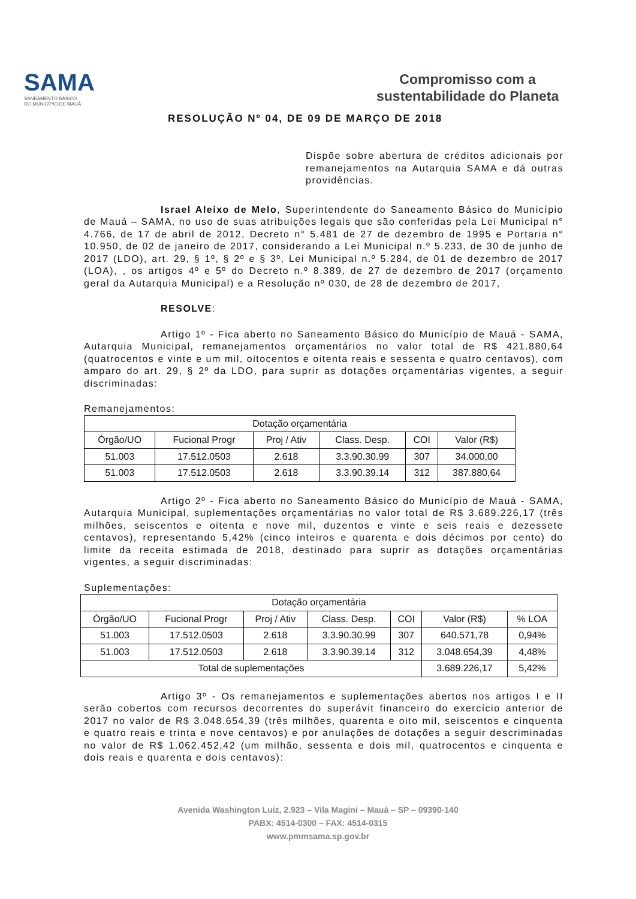SAMA
SANEAMENTO BÁSICO
DO MUNICÍPIO DE MAUÁ
Compromisso com a
sustentabilidade do Planeta
RESOLUÇÃO Nº 04, DE 09 DE MARÇO DE 2018
Dispõe sobre abertura de créditos adicionais por remanejamentos na Autarquia SAMA e dá outras providências.
Israel Aleixo de Melo, Superintendente do Saneamento Básico do Município de Mauá – SAMA, no uso de suas atribuições legais que são conferidas pela Lei Municipal n° 4.766, de 17 de abril de 2012, Decreto n° 5.481 de 27 de dezembro de 1995 e Portaria n° 10.950, de 02 de janeiro de 2017, considerando a Lei Municipal n.º 5.233, de 30 de junho de 2017 (LDO), art. 29, § 1º, § 2º e § 3º, Lei Municipal n.º 5.284, de 01 de dezembro de 2017 (LOA), , os artigos 4º e 5º do Decreto n.º 8.389, de 27 de dezembro de 2017 (orçamento geral da Autarquia Municipal) e a Resolução nº 030, de 28 de dezembro de 2017,
RESOLVE:
Artigo 1º - Fica aberto no Saneamento Básico do Município de Mauá - SAMA, Autarquia Municipal, remanejamentos orçamentários no valor total de R$ 421.880,64 (quatrocentos e vinte e um mil, oitocentos e oitenta reais e sessenta e quatro centavos), com amparo do art. 29, § 2º da LDO, para suprir as dotações orçamentárias vigentes, a seguir discriminadas:
Remanejamentos:
| Dotação orçamentária | | | | | |
| Órgão/UO | Fucional Progr | Proj / Ativ | Class. Desp. | COI | Valor (R$) |
| 51.003 | 17.512.0503 | 2.618 | 3.3.90.30.99 | 307 | 34.000,00 |
| 51.003 | 17.512.0503 | 2.618 | 3.3.90.39.14 | 312 | 387.880,64 |
Artigo 2º - Fica aberto no Saneamento Básico do Município de Mauá - SAMA, Autarquia Municipal, suplementações orçamentárias no valor total de R$ 3.689.226,17 (três milhões, seiscentos e oitenta e nove mil, duzentos e vinte e seis reais e dezessete centavos), representando 5,42% (cinco inteiros e quarenta e dois décimos por cento) do limite da receita estimada de 2018, destinado para suprir as dotações orçamentárias vigentes, a seguir discriminadas:
Suplementações:
| Dotação orçamentária | | | | | | |
| Órgão/UO | Fucional Progr | Proj / Ativ | Class. Desp. | COI | Valor (R$) | % LOA |
| 51.003 | 17.512.0503 | 2.618 | 3.3.90.30.99 | 307 | 640.571,78 | 0,94% |
| 51.003 | 17.512.0503 | 2.618 | 3.3.90.39.14 | 312 | 3.048.654,39 | 4,48% |
| Total de suplementações | | | | | 3.689.226,17 | 5,42% |
Artigo 3º - Os remanejamentos e suplementações abertos nos artigos I e II serão cobertos com recursos decorrentes do superávit financeiro do exercício anterior de 2017 no valor de R$ 3.048.654,39 (três milhões, quarenta e oito mil, seiscentos e cinquenta e quatro reais e trinta e nove centavos) e por anulações de dotações a seguir descriminadas no valor de R$ 1.062.452,42 (um milhão, sessenta e dois mil, quatrocentos e cinquenta e dois reais e quarenta e dois centavos):
Avenida Washington Luiz, 2.923 – Vila Magini – Mauá – SP – 09390-140
PABX: 4514-0300 – FAX: 4514-0315
www.pmmsama.sp.gov.br